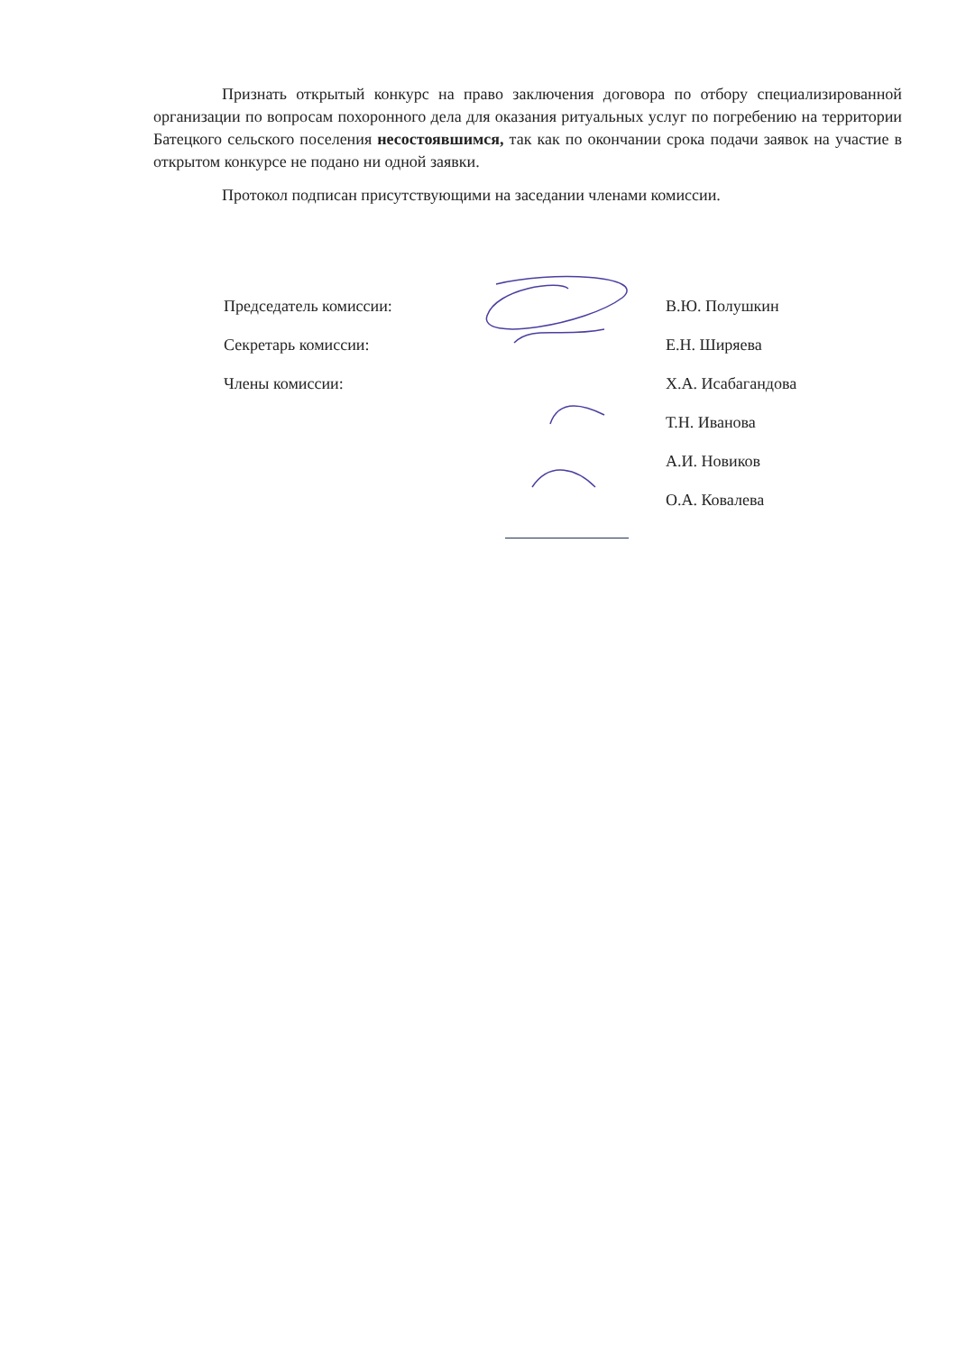Признать открытый конкурс на право заключения договора по отбору специализированной организации по вопросам похоронного дела для оказания ритуальных услуг по погребению на территории Батецкого сельского поселения несостоявшимся, так как по окончании срока подачи заявок на участие в открытом конкурсе не подано ни одной заявки.
Протокол подписан присутствующими на заседании членами комиссии.
Председатель комиссии: В.Ю. Полушкин
Секретарь комиссии: Е.Н. Ширяева
Члены комиссии: Х.А. Исабагандова
Т.Н. Иванова
А.И. Новиков
О.А. Ковалева